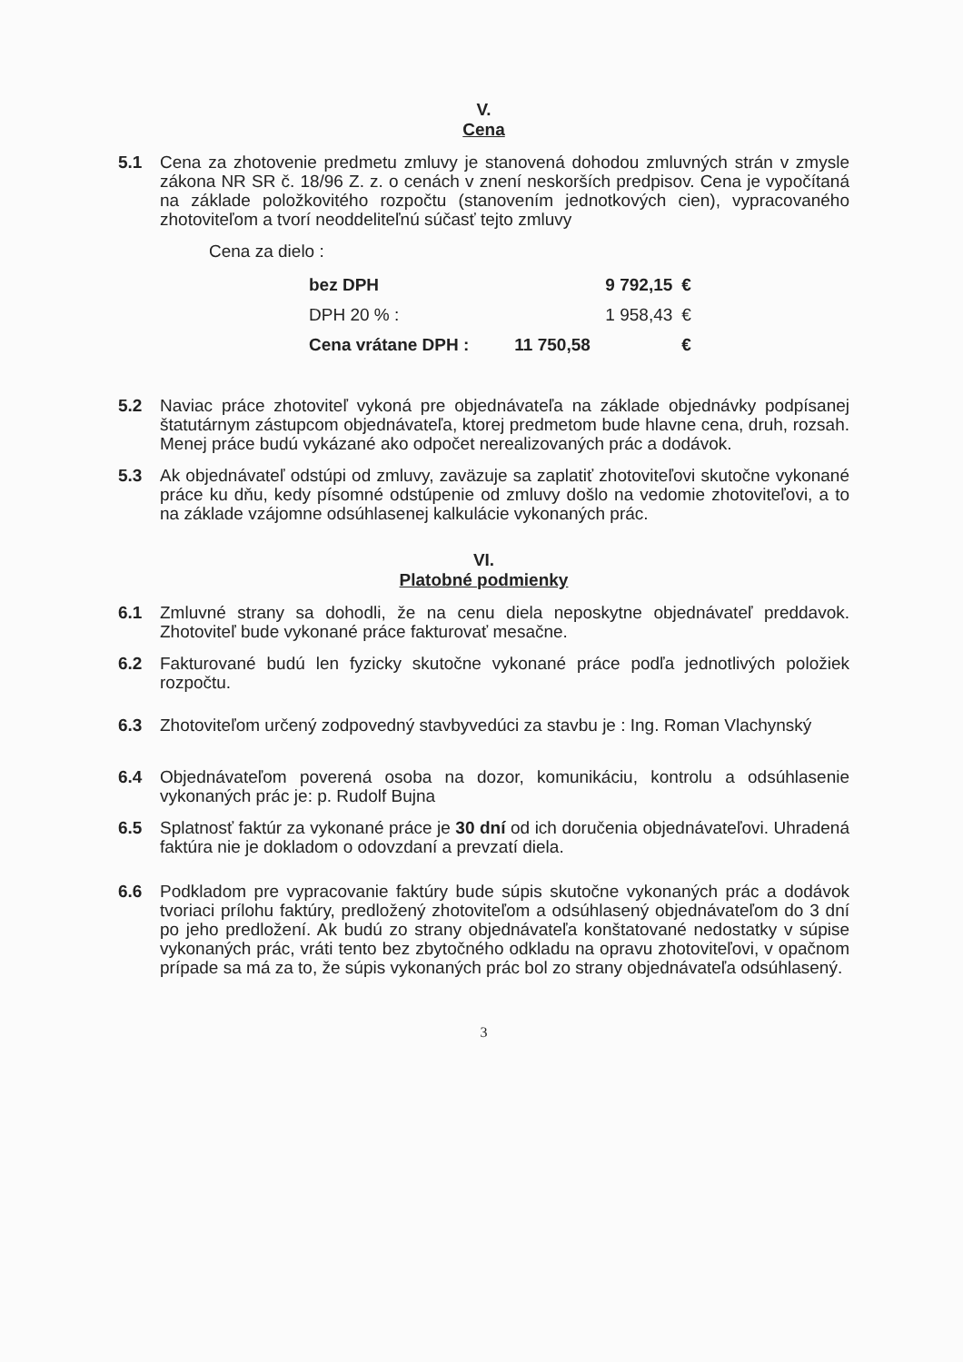V.
Cena
5.1 Cena za zhotovenie predmetu zmluvy je stanovená dohodou zmluvných strán v zmysle zákona NR SR č. 18/96 Z. z. o cenách v znení neskorších predpisov. Cena je vypočítaná na základe položkovitého rozpočtu (stanovením jednotkových cien), vypracovaného zhotoviteľom a tvorí neoddeliteľnú súčasť tejto zmluvy
Cena za dielo :
| bez DPH | 9 792,15 | € |
| DPH 20 % : | 1 958,43 | € |
| Cena vrátane DPH : | 11 750,58 | € |
5.2 Naviac práce zhotoviteľ vykoná pre objednávateľa na základe objednávky podpísanej štatutárnym zástupcom objednávateľa, ktorej predmetom bude hlavne cena, druh, rozsah. Menej práce budú vykázané ako odpočet nerealizovaných prác a dodávok.
5.3 Ak objednávateľ odstúpi od zmluvy, zaväzuje sa zaplatiť zhotoviteľovi skutočne vykonané práce ku dňu, kedy písomné odstúpenie od zmluvy došlo na vedomie zhotoviteľovi, a to na základe vzájomne odsúhlasenej kalkulácie vykonaných prác.
VI.
Platobné podmienky
6.1 Zmluvné strany sa dohodli, že na cenu diela neposkytne objednávateľ preddavok. Zhotoviteľ bude vykonané práce fakturovať mesačne.
6.2 Fakturované budú len fyzicky skutočne vykonané práce podľa jednotlivých položiek rozpočtu.
6.3 Zhotoviteľom určený zodpovedný stavbyvedúci za stavbu je : Ing. Roman Vlachynský
6.4 Objednávateľom poverená osoba na dozor, komunikáciu, kontrolu a odsúhlasenie vykonaných prác je: p. Rudolf Bujna
6.5 Splatnosť faktúr za vykonané práce je 30 dní od ich doručenia objednávateľovi. Uhradená faktúra nie je dokladom o odovzdaní a prevzatí diela.
6.6 Podkladom pre vypracovanie faktúry bude súpis skutočne vykonaných prác a dodávok tvoriaci prílohu faktúry, predložený zhotoviteľom a odsúhlasený objednávateľom do 3 dní po jeho predložení. Ak budú zo strany objednávateľa konštatované nedostatky v súpise vykonaných prác, vráti tento bez zbytočného odkladu na opravu zhotoviteľovi, v opačnom prípade sa má za to, že súpis vykonaných prác bol zo strany objednávateľa odsúhlasený.
3